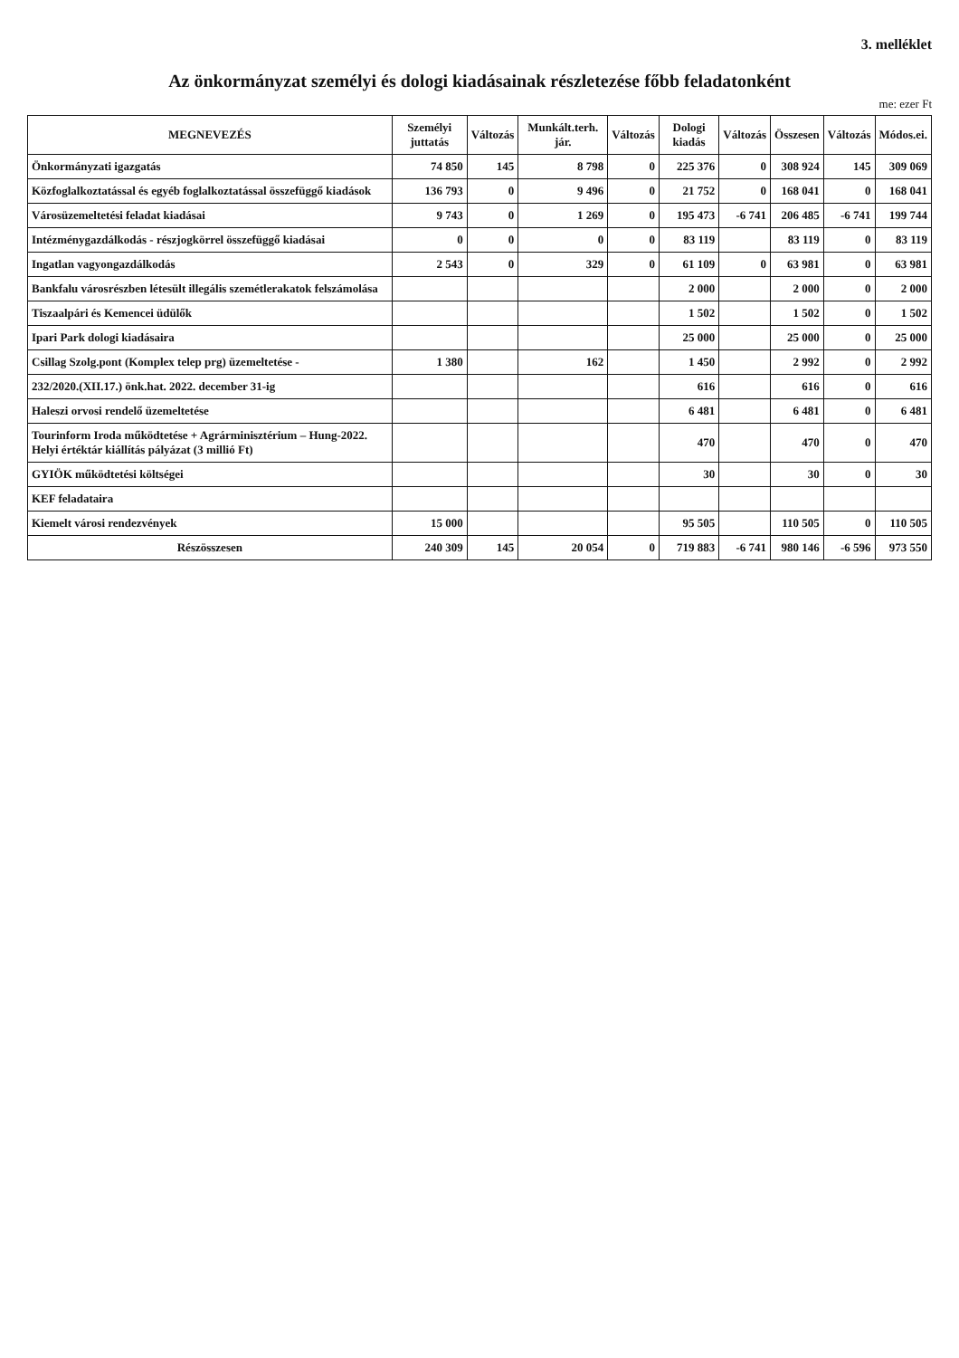3. melléklet
Az önkormányzat személyi és dologi kiadásainak részletezése főbb feladatonként
me: ezer Ft
| MEGNEVEZÉS | Személyi juttatás | Változás | Munkált.terh. jár. | Változás | Dologi kiadás | Változás | Összesen | Változás | Módos.ei. |
| --- | --- | --- | --- | --- | --- | --- | --- | --- | --- |
| Önkormányzati igazgatás | 74 850 | 145 | 8 798 | 0 | 225 376 | 0 | 308 924 | 145 | 309 069 |
| Közfoglalkoztatással és egyéb foglalkoztatással összefüggő kiadások | 136 793 | 0 | 9 496 | 0 | 21 752 | 0 | 168 041 | 0 | 168 041 |
| Városüzemeltetési feladat kiadásai | 9 743 | 0 | 1 269 | 0 | 195 473 | -6 741 | 206 485 | -6 741 | 199 744 |
| Intézménygazdálkodás - részjogkörrel összefüggő kiadásai | 0 | 0 | 0 | 0 | 83 119 | | 83 119 | 0 | 83 119 |
| Ingatlan vagyongazdálkodás | 2 543 | 0 | 329 | 0 | 61 109 | 0 | 63 981 | 0 | 63 981 |
| Bankfalu városrészben létesült illegális szemétlerakatok felszámolása | | | | | 2 000 | | 2 000 | 0 | 2 000 |
| Tiszaalpári és Kemencei üdülők | | | | | 1 502 | | 1 502 | 0 | 1 502 |
| Ipari Park dologi kiadásaira | | | | | 25 000 | | 25 000 | 0 | 25 000 |
| Csillag Szolg.pont (Komplex telep prg) üzemeltetése - | 1 380 | | 162 | | 1 450 | | 2 992 | 0 | 2 992 |
| 232/2020.(XII.17.) önk.hat. 2022. december 31-ig | | | | | 616 | | 616 | 0 | 616 |
| Haleszi orvosi rendelő üzemeltetése | | | | | 6 481 | | 6 481 | 0 | 6 481 |
| Tourinform Iroda működtetése + Agrárminisztérium – Hung-2022. Helyi értéktár kiállítás pályázat (3 millió Ft) | | | | | 470 | | 470 | 0 | 470 |
| GYIÖK működtetési költségei | | | | | 30 | | 30 | 0 | 30 |
| KEF feladataira | | | | | | | | | |
| Kiemelt városi rendezvények | 15 000 | | | | 95 505 | | 110 505 | 0 | 110 505 |
| Részösszesen | 240 309 | 145 | 20 054 | 0 | 719 883 | -6 741 | 980 146 | -6 596 | 973 550 |